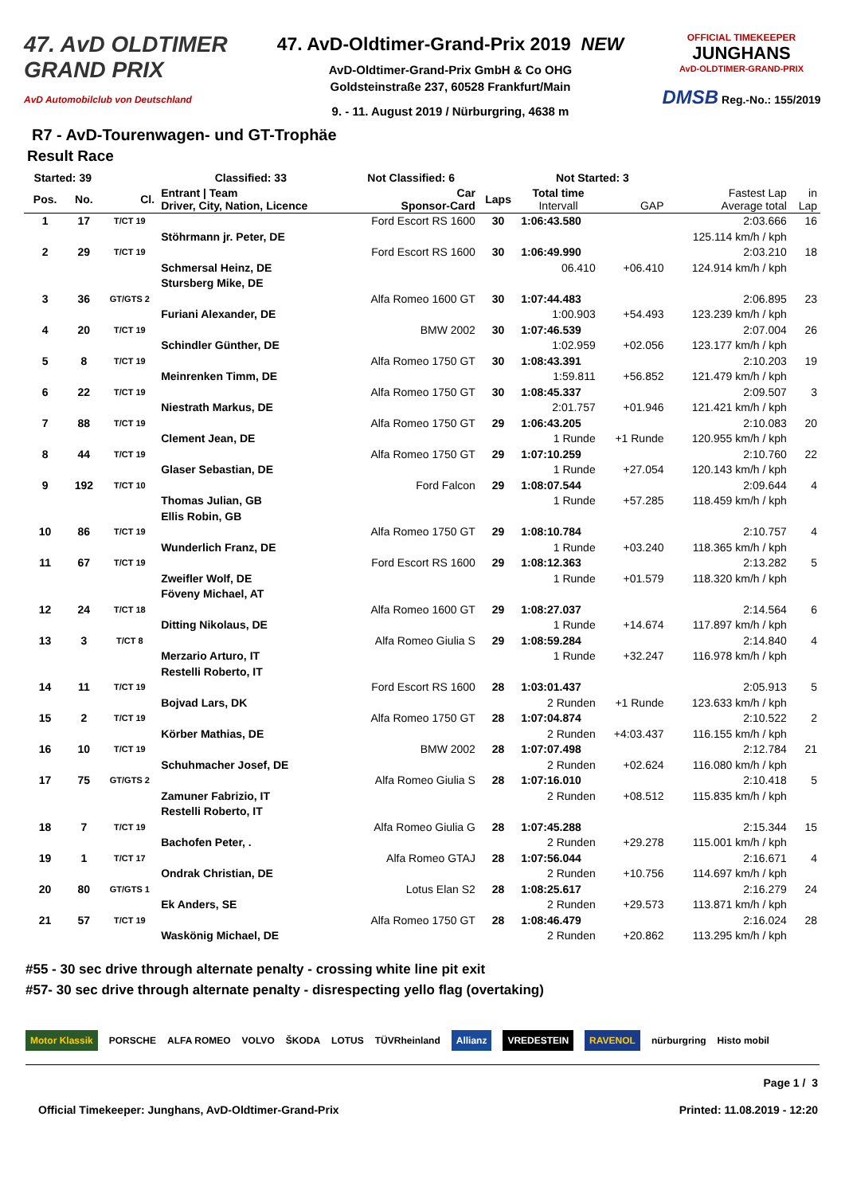47. AvD OLDTIMER
GRAND PRIX
AvD Automobilclub von Deutschland
47. AvD-Oldtimer-Grand-Prix 2019 NEW
AvD-Oldtimer-Grand-Prix GmbH & Co OHG
Goldsteinstraße 237, 60528 Frankfurt/Main
9. - 11. August 2019 / Nürburgring, 4638 m
OFFICIAL TIMEKEEPER
JUNGHANS
AvD-OLDTIMER-GRAND-PRIX
DMSB Reg.-No.: 155/2019
R7 - AvD-Tourenwagen- und GT-Trophäe
Result Race
| Started: 39 | | | Classified: 33 | Not Classified: 6 | | Not Started: 3 | | | |
| --- | --- | --- | --- | --- | --- | --- | --- | --- | --- |
| Pos. | No. | Cl. | Entrant / Team Driver, City, Nation, Licence | Car Sponsor-Card | Laps | Total time Intervall | GAP | Fastest Lap Average total | in Lap |
| 1 | 17 | T/CT 19 | | Ford Escort RS 1600 | 30 | 1:06:43.580 | | 2:03.666 | 16 |
| | | | Stöhrmann jr. Peter, DE | | | | | 125.114 km/h / kph | |
| 2 | 29 | T/CT 19 | | Ford Escort RS 1600 | 30 | 1:06:49.990 | | 2:03.210 | 18 |
| | | | Schmersal Heinz, DE | | | 06.410 | +06.410 | 124.914 km/h / kph | |
| | | | Stursberg Mike, DE | | | | | | |
| 3 | 36 | GT/GTS 2 | | Alfa Romeo 1600 GT | 30 | 1:07:44.483 | | 2:06.895 | 23 |
| | | | Furiani Alexander, DE | | | 1:00.903 | +54.493 | 123.239 km/h / kph | |
| 4 | 20 | T/CT 19 | | BMW 2002 | 30 | 1:07:46.539 | | 2:07.004 | 26 |
| | | | Schindler Günther, DE | | | 1:02.959 | +02.056 | 123.177 km/h / kph | |
| 5 | 8 | T/CT 19 | | Alfa Romeo 1750 GT | 30 | 1:08:43.391 | | 2:10.203 | 19 |
| | | | Meinrenken Timm, DE | | | 1:59.811 | +56.852 | 121.479 km/h / kph | |
| 6 | 22 | T/CT 19 | | Alfa Romeo 1750 GT | 30 | 1:08:45.337 | | 2:09.507 | 3 |
| | | | Niestrath Markus, DE | | | 2:01.757 | +01.946 | 121.421 km/h / kph | |
| 7 | 88 | T/CT 19 | | Alfa Romeo 1750 GT | 29 | 1:06:43.205 | | 2:10.083 | 20 |
| | | | Clement Jean, DE | | | 1 Runde | +1 Runde | 120.955 km/h / kph | |
| 8 | 44 | T/CT 19 | | Alfa Romeo 1750 GT | 29 | 1:07:10.259 | | 2:10.760 | 22 |
| | | | Glaser Sebastian, DE | | | 1 Runde | +27.054 | 120.143 km/h / kph | |
| 9 | 192 | T/CT 10 | | Ford Falcon | 29 | 1:08:07.544 | | 2:09.644 | 4 |
| | | | Thomas Julian, GB | | | 1 Runde | +57.285 | 118.459 km/h / kph | |
| | | | Ellis Robin, GB | | | | | | |
| 10 | 86 | T/CT 19 | | Alfa Romeo 1750 GT | 29 | 1:08:10.784 | | 2:10.757 | 4 |
| | | | Wunderlich Franz, DE | | | 1 Runde | +03.240 | 118.365 km/h / kph | |
| 11 | 67 | T/CT 19 | | Ford Escort RS 1600 | 29 | 1:08:12.363 | | 2:13.282 | 5 |
| | | | Zweifler Wolf, DE | | | 1 Runde | +01.579 | 118.320 km/h / kph | |
| | | | Föveny Michael, AT | | | | | | |
| 12 | 24 | T/CT 18 | | Alfa Romeo 1600 GT | 29 | 1:08:27.037 | | 2:14.564 | 6 |
| | | | Ditting Nikolaus, DE | | | 1 Runde | +14.674 | 117.897 km/h / kph | |
| 13 | 3 | T/CT 8 | | Alfa Romeo Giulia S | 29 | 1:08:59.284 | | 2:14.840 | 4 |
| | | | Merzario Arturo, IT | | | 1 Runde | +32.247 | 116.978 km/h / kph | |
| | | | Restelli Roberto, IT | | | | | | |
| 14 | 11 | T/CT 19 | | Ford Escort RS 1600 | 28 | 1:03:01.437 | | 2:05.913 | 5 |
| | | | Bojvad Lars, DK | | | 2 Runden | +1 Runde | 123.633 km/h / kph | |
| 15 | 2 | T/CT 19 | | Alfa Romeo 1750 GT | 28 | 1:07:04.874 | | 2:10.522 | 2 |
| | | | Körber Mathias, DE | | | 2 Runden | +4:03.437 | 116.155 km/h / kph | |
| 16 | 10 | T/CT 19 | | BMW 2002 | 28 | 1:07:07.498 | | 2:12.784 | 21 |
| | | | Schuhmacher Josef, DE | | | 2 Runden | +02.624 | 116.080 km/h / kph | |
| 17 | 75 | GT/GTS 2 | | Alfa Romeo Giulia S | 28 | 1:07:16.010 | | 2:10.418 | 5 |
| | | | Zamuner Fabrizio, IT | | | 2 Runden | +08.512 | 115.835 km/h / kph | |
| | | | Restelli Roberto, IT | | | | | | |
| 18 | 7 | T/CT 19 | | Alfa Romeo Giulia G | 28 | 1:07:45.288 | | 2:15.344 | 15 |
| | | | Bachofen Peter, . | | | 2 Runden | +29.278 | 115.001 km/h / kph | |
| 19 | 1 | T/CT 17 | | Alfa Romeo GTAJ | 28 | 1:07:56.044 | | 2:16.671 | 4 |
| | | | Ondrak Christian, DE | | | 2 Runden | +10.756 | 114.697 km/h / kph | |
| 20 | 80 | GT/GTS 1 | | Lotus Elan S2 | 28 | 1:08:25.617 | | 2:16.279 | 24 |
| | | | Ek Anders, SE | | | 2 Runden | +29.573 | 113.871 km/h / kph | |
| 21 | 57 | T/CT 19 | | Alfa Romeo 1750 GT | 28 | 1:08:46.479 | | 2:16.024 | 28 |
| | | | Waskönig Michael, DE | | | 2 Runden | +20.862 | 113.295 km/h / kph | |
#55 - 30 sec drive through alternate penalty - crossing white line pit exit
#57- 30 sec drive through alternate penalty - disrespecting yello flag (overtaking)
Motor Klassik PORSCHE ALFA ROMEO VOLVO ŠKODA LOTUS TÜVRheinland Allianz VREDESTEIN RAVENOL nürburgring Histo mobil
Page 1 / 3
Official Timekeeper: Junghans, AvD-Oldtimer-Grand-Prix Printed: 11.08.2019 - 12:20